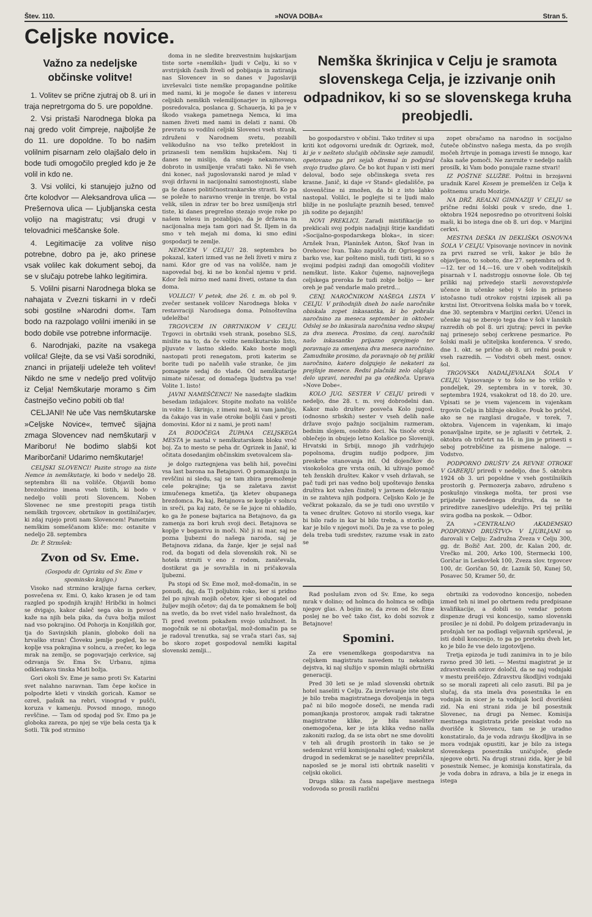Štev. 110. »NOVA DOBA« Stran 5.
Celjske novice.
Važno za nedeljske občinske volitve!
1. Volitev se prične zjutraj ob 8. uri in traja nepretrgoma do 5. ure popoldne.
2. Vsi pristaši Narodnega bloka pa naj gredo volit čimpreje, najboljše že do 11. ure dopoldne. To bo našim volilnim pisarnam zelo olajšalo delo in bode tudi omogočilo pregled kdo je že volil in kdo ne.
3. Vsi volilci, ki stanujejo južno od črte kolodvor — Aleksandrova ulica — Prešernova ulica — Ljubljanska cesta volijo na magistratu; vsi drugi v telovadnici meščanske šole.
4. Legitimacije za volitve niso potrebne, dobro pa je, ako prinese vsak volilec kak dokument seboj, da se v slučaju potrebe lahko legitimira.
5. Volilni pisarni Narodnega bloka se nahajata v Zvezni tiskarni in v rdeči sobi gostilne »Narodni dom«. Tam bodo na razpolago volilni imeniki in se bodo dobile vse potrebne informacije.
6. Narodnjaki, pazite na vsakega volilca! Glejte, da se vsi Vaši sorodniki, znanci in prijatelji udeleže teh volitev! Nikdo ne sme v nedeljo pred volitvijo iz Celja! Nemškutarje moramo s čim častnejšo večino pobiti ob tla!
CELJANI! Ne uče Vas nemškutarske »Celjske Novice«, temveč sijajna zmaga Slovencev nad nemškutarji v Mariboru! Ne bodimo slabši kot Mariborčani! Udarimo nemškutarje!
CELJSKI SLOVENCI! Pazite strogo na tiste Nemce in nemškutarje, ki bodo v nedeljo 28. septembra šli na volišče. Objavili bomo brezobzirno imena vseh tistih, ki bodo v nedeljo volili proti Slovencem. Noben Slovenec ne sme prestopiti praga tistih nemških trgovcev, obrtnikov in gostilničarjev, ki zdaj rujejo proti nam Slovencem! Pametnim nemškim someščanom kliče: mo: ostanite v nedeljo 28. septembra
Dr. P. Strmšek:
Zvon od Sv. Eme.
(Gospodu dr. Ogrizku od Sv. Eme v spominsko knjigo.)
Visoko nad strmino kraljuje farna cerkev, posvečena sv. Emi. O, kako krasen je od tam razgled po spodnjih krajih! Hribčki in holmci se dvigajo, kakor daleč sega oko in povsod kaže na njih bela pika, da čuva božja milost nad vso pokrajino. Od Pohorja in Konjiških gor, tja do Savinjskih planin, globoko doli na hrvaško stran! Človeku jemlje pogled, ko se koplje vsa pokrajina v solncu, a zvečer, ko lega mrak na zemljo, se pogovarjajo cerkvice, saj odzvanja Sv. Ema Sv. Urbanu, njima odklenkava tinska Mati božja.
Gori okoli Sv. Eme je samo proti Sv. Katarini svet nalahno naravnan. Tam čepe kočice in polpodrte kleti v vinskih goricah. Kamor se ozreš, pašnik na rebri, vinograd v pušči, koruza v kamenju. Povsod mnogo, mnogo revščine. — Tam od spodaj pod Sv. Emo pa je globoka zareza, po njej se vije bela cesta tja k Sotli. Tik pod strmino
doma in ne sledite brezvestnim hujskarijam tiste sorte »nemških« ljudi v Celju, ki so v avstrijskih časih živeli od pobijanja in zatiranja nas Slovencev in so danes v Jugoslaviji izvrševalci tiste nemške propagandne politike med nami, ki je mogoče še danes v interesu celjskih nemških velemilijonarjev in njihovega posredovalca, poslanca g. Schauerja, ki pa je v škodo vsakega pametnega Nemca, ki ima namen živeti med nami in delati z nami. Ob prevratu so vodilni celjski Slovenci vseh strank, združeni v Narodnem svetu, pozabili velikodušno na vso težko preteklost in prizanesli tem nemškim hujskačem. Naj ti danes ne mislijo, da smejo nekaznovano, dobroto in usmiljenje vračati tako. Ni še vseh dni konec, naš jugoslovanski narod je mlad v svoji državni in nacijonalni samostojnosti, slabe ga še danes političnostrankarske strasti. Ko pa se poleže to naravno vrenje in trenje, bo vstal velik, silen in zdrav ter bo brez usmiljenja strl tiste, ki danes pregrešno stezajo svoje roke po našem telesu in pozabljajo, da je državna in nacijonalna meja tam gori nad Št. Iljem in da smo v teh mejah mi doma, ki smo edini gospodarji te zemlje.
NEMCEM V CELJU! 28. septembra bo pokazal, kateri izmed vas ne želi živeti v miru z nami. Kdor gre od vas na volišče, nam je napovedal boj, ki ne bo končal njemu v prid. Kdor želi mirno med nami živeti, ostane ta dan doma.
VOLILCI! V petek, dne 26. t. m. ob pol 9. zvečer sestanek volilcev Narodnega bloka v restavraciji Narodnega doma. Polnoštevilna udeležba!
TRGOVCEM IN OBRTNIKOM V CELJU. Trgovci in obrtniki vseh strank, posebno SLS, mislite na to, da če volite nemškutarsko listo, pljuvate v lastno skledo. Kako boste mogli nastopati proti renegatom, proti katerim se borite tudi po načelih vaše stranke, če jim pomagate sedaj do vlade. Od nemškutarije nimate ničesar, od domačega ljudstva pa vse! Volite 1. listo!
JAVNI NAMEŠČENCI! Ne nasedajte sladkim besedam izdajalcev. Stopite možato na volišče in volite 1. škrinjo, z imeni mož, ki vam jamčijo, da čakajo vas in vaše otroke boljši časi v prosti domovini. Kdor ni z nami, je proti nam!
ZA BODOČEGA ŽUPANA CELJSKEGA MESTA je nastal v nemškutarskem bloku vroč boj. Za to mesto se peha dr. Ogrizek in Janič, ki očitata dosedanjim občinskim svetovalcem sla-
je dolgo raztegnjena vas belih hiš, povečini vsa last barona na Betajnovi. O pomanjkanju in revščini ni sledu, saj se tam zbira premoženje cele pokrajine; tja se zaletava zavist izmučenega kmetiča, tja kletev obupanega brezdomca. Pa kaj, Betajnova se koplje v solncu in sreči, pa kaj zato, če se še jajce ni ohladilo, ko ga že ponese bajtarica na Betajnovo, da ga zamenja za bori kruh svoji deci. Betajnova se koplje v bogastvu in moči. Nič ji ni mar, saj ne pozna ljubezni do našega naroda, saj je Betajnova zidana, da žanje, kjer je sejal naš rod, da bogati od dela slovenskih rok. Ni se hotela strniti v eno z rodom, zaničevala, dostikrat ga je sovražila in ni pričakovala ljubezni.
Pa stopi od Sv. Eme mož, mož-domačin, in se ponudi, daj, da Ti poljubim roko, ker si pridno žel po njivah mojih očetov, kjer si obogatel od žuljev mojih očetov; daj da te pomaknem še bolj na svetlo, da bo svet videl našo hvaležnost, da Ti pred svetom pokažem svojo uslužnost. In mogočnik se ni obotavljal, mož-domačin pa se je radoval trenutka, saj se vrača stari čas, saj bo skoro zopet gospodoval nemški kapital slovenski zemlji...
Nemška škrinjica v Celju je sramota slovenskega Celja, je izzivanje onih odpadnikov, ki so se slovenskega kruha preobjedli.
bo gospodarstvo v občini. Tako trditev si upa kriti kot odgovorni urednik dr. Ogrizek, mož, ki je v nešteto slučajih občinske seje zamudil, opetovano pa pri sejah dremal in podpiral svojo trudno glavo. Če bo kot župan v isti meri deloval, bodo seje občinskega sveta res krasne. Janič, ki daje »v Stand« gledališče, pa slovenščine ni zmožen, da bi z isto lahko nastopal. Volilci, le poglejte si te ljudi malo bližje in ne poslušajte praznih besed, temveč jih sodite po dejanjih!
NOVI PREKLICI. Zaradi mistifikacije so preklicali svoj podpis nadaljnji štirje kandidati »Socijalno-gospodarskega bloka«, in sicer: Arnšek Ivan, Planinšek Anton, Škof Ivan in Orehovec Ivan. Tako zapušča dr. Ogriseggovo barko vse, kar pošteno misli, tudi tisti, ki so s svojimi podpisi zadnji dan omogočili vložitev nemškut. liste. Kakor čujemo, najnovejšega celjskega preroka že tudi zobje bolijo — ker oreh je pač vendarle malo pretrd...
CENJ. NAROČNIKOM NAŠEGA LISTA V CELJU. V prihodnjih dneh bo naše naročnike obiskala zopet inkasantka, ki bo pobrala naročnino za meseca september in oktober. Odslej se bo inkasirala naročnina vedno skupaj za dva meseca. Prosimo, da cenj. naročniki našo inkasantko prijazno sprejmejo ter poravnajo za omenjena dva meseca naročnino. Zamudnike prosimo, da poravnajo ob tej priliki naročnino, katero dolgujejo še nekateri za prejšnje mesece. Redni plačniki zelo olajšajo delo upravi, neredni pa ga otežkoča. Uprava »Nove Dobe«.
KOLO JUG. SESTER V CELJU priredi v nedeljo, dne 28. t. m. svoj dobrodelni dan. Kakor malo društev posveča Kolo jugosl. (odnosno srbskih) sester v vseh delih naše države svojo pažnjo socijalnim razmeram, bednim slojem, osobito deci. Na tisoče otrok oblečejo in obujejo letno Kolašice po Sloveniji, Hrvatski in Srbiji, mnogo jih vzdržujejo popolnoma, drugim nudijo podpore, jim preskrbe stanovanja itd. Od dojenčkov do visokošolca gre vrsta onih, ki uživajo pomoč teh ženskih društev. Kakor v vseh državah, se pač tudi pri nas vedno bolj upoštevajo ženska društva kot važen činitelj v javnem delovanju in se zahteva njih podpora. Celjsko Kolo je že večkrat pokazalo, da se je tudi ono uvrstilo v ta venec društev. Gotovo ni storilo vsega, kar bi bilo rado in kar bi bilo treba, a storilo je, kar je bilo v njegovi moči. Da je za vse to poleg dela treba tudi sredstev, razume vsak in zato se
zopet obračamo na narodno in socijalno čuteče občinstvo našega mesta, da po svojih močeh žrtvuje in pomaga izvesti še mnogo, kar čaka naše pomoči. Ne zavrnite v nedeljo naših prosilk, ki Vam bodo ponujale razne stvari!
IZ POŠTNE SLUŽBE. Poštni in brzojavni uradnik Karel Kosem je premeščen iz Celja k poštnemu uradu Mozirje.
NA DRŽ. REALNI GIMNAZIJI V CELJU se prične redni šolski pouk v sredo, dne 1. oktobra 1924 neposredno po otvoritveni šolski maši, ki bo istega dne ob 8. uri dop. v Marijini cerkvi.
MESTNA DEŠKA IN DEKLIŠKA OSNOVNA ŠOLA V CELJU. Vpisovanje novincev in novink za prvi razred se vrši, kakor je bilo že objavljeno, to soboto, dne 27. septembra od 9.—12. ter od 14.—16. ure v obeh voditeljskih pisarnah v I. nadstropju osnovne šole. Ob tej priliki naj privedejo starši novovstopivše učence in učenke seboj v šolo in prineso istočasno tudi otrokov rojstni izpisek ali pa krstni list. Otvoritvena šolska maša bo v torek, dne 30. septembra v Marijini cerkvi. Učenci in učenke naj se zberejo tega dne v šoli v lanskih razredih ob pol 8. uri zjutraj; pevci in pevke naj prinesejo seboj cerkvene pesmarice. Po šolski maši je učiteljska konferenca. V sredo, dne 1. okt. se prične ob 8. uri redni pouk v vseh razredih. — Vodstvi obeh mest. osnov. šol.
TRGOVSKA NADALJEVALNA ŠOLA V CELJU. Vpisovanje v to šolo se bo vršilo v pondeljek, 29. septembra in v torek, 30. septembra 1924, vsakokrat od 18. do 20. ure. Vpisati se je vsem vajencem in vajenkam trgovin Celja in bližnje okolice. Pouk bo pričel, ako se ne razglasi drugače, v torek, 7. oktobra. Vajencem in vajenkam, ki imajo ponavljalne izpite, se je zglasiti v četrtek, 2. oktobra ob tričetrt na 16. in jim je prinesti s seboj potrebščine za pismene naloge. — Vodstvo.
PODPORNO DRUŠTV ZA REVNE OTROKE V GABERJU priredi v nedeljo, dne 5. oktobra 1924 ob 3. uri popoldne v vseh gostilniških prostorih g. Permozerja zabavo, združeno s poskušnjo vinskega mošta, ter prosi vse prijatelje navedenega društva, da se te prireditve zanesljivo udeležijo. Pri tej priliki svira godba na poskok. — Odbor.
ZA »CENTRALNO AKADEMSKO PODPORNO DRUŠTVO« V LJUBLJANI so darovali v Celju: Zadružna Zveza v Celju 300, gg. dr. Božič Ant. 200, dr. Kalan 200, dr. Vrečko ml. 200, Arko 100, Stermecki 100, Goričar in Leskovšek 100, Zveza slov. trgovcev 100, dr. Goričan 50, dr. Laznik 50, Kunej 50, Posavec 50, Kramer 50, dr.
Rad poslušam zvon od Sv. Eme, ko sega mrak v dolino; od holmca do holmca se odbija njegov glas. A bojim se, da zvon od Sv. Eme poslej ne bo več tako čist, ko dobi sozvok z Betajnove!
Spomini.
Za ere vsenemškega gospodarstva na celjskem magistratu navedem tu nekatera dejstva, ki naj služijo v spomin mlajši obrtniški generaciji.
Pred 30 leti se je mlad slovenski obrtnik hotel naseliti v Celju. Za izvrševanje iste obrti je bilo treba magistratnega dovoljenja in tega pač ni bilo mogoče doseči, ne menda radi pomanjkanja prostorov, ampak radi takratne magistratne klike, je bila naselitev onemogočena, ker je ista klika vedno našla zakoniti razlog, da se ista obrt ne sme dovoliti v teh ali drugih prostorih in tako se je sedemkrat vršil komisijonalni ogled; vsakokrat drugod in sedemkrat se je naselitev prepričila, naposled se je moral isti obrtnik naseliti v celjski okolici.
Druga slika: za časa napeljave mestnega vodovoda so prosili različni
obrtniki za vodovodno koncesijo, nobeden izmed teh ni imel po obrtnem redu predpisane kvalifikacije, a dobili so vendar potom dispenze drugi vsi koncesijo, samo slovenski prosilec je ni dobil. Po dolgem prizadevanju in prošnjah ter na podlagi veljavnih spričeval, je isti dobil koncesijo, to pa po preteku dveh let, ko je bilo že vse delo izgotovljeno.
Tretja epizoda je tudi zanimiva in to je bilo ravno pred 30 leti. — Mestni magistrat je iz zdravstvenih ozirov določil, da se naj vodnjaki v mestu preiščejo. Zdravstvu škodljivi vodnjaki so se morali zapreti ali celo zasuti. Bil pa je slučaj, da sta imela dva posestnika le en vodnjak in sicer je ta vodnjak locil dvorišèni zid. Na eni strani zida je bil posestnik Slovenec, na drugi pa Nemec. Komisija mestnega magistrata pride preiskat vodo na dvorišče k Slovencu, tam se je uradno konstatiralo, da je voda zdravju škodljiva in se mora vodnjak opustiti, kar je bilo za istega slovenskega posestnika uničujoče, glede njegove obrti. Na drugi strani zida, kjer je bil posestnik Nemec, je komisija konstatirala, da je voda dobra in zdrava, a bila je iz enega in istega